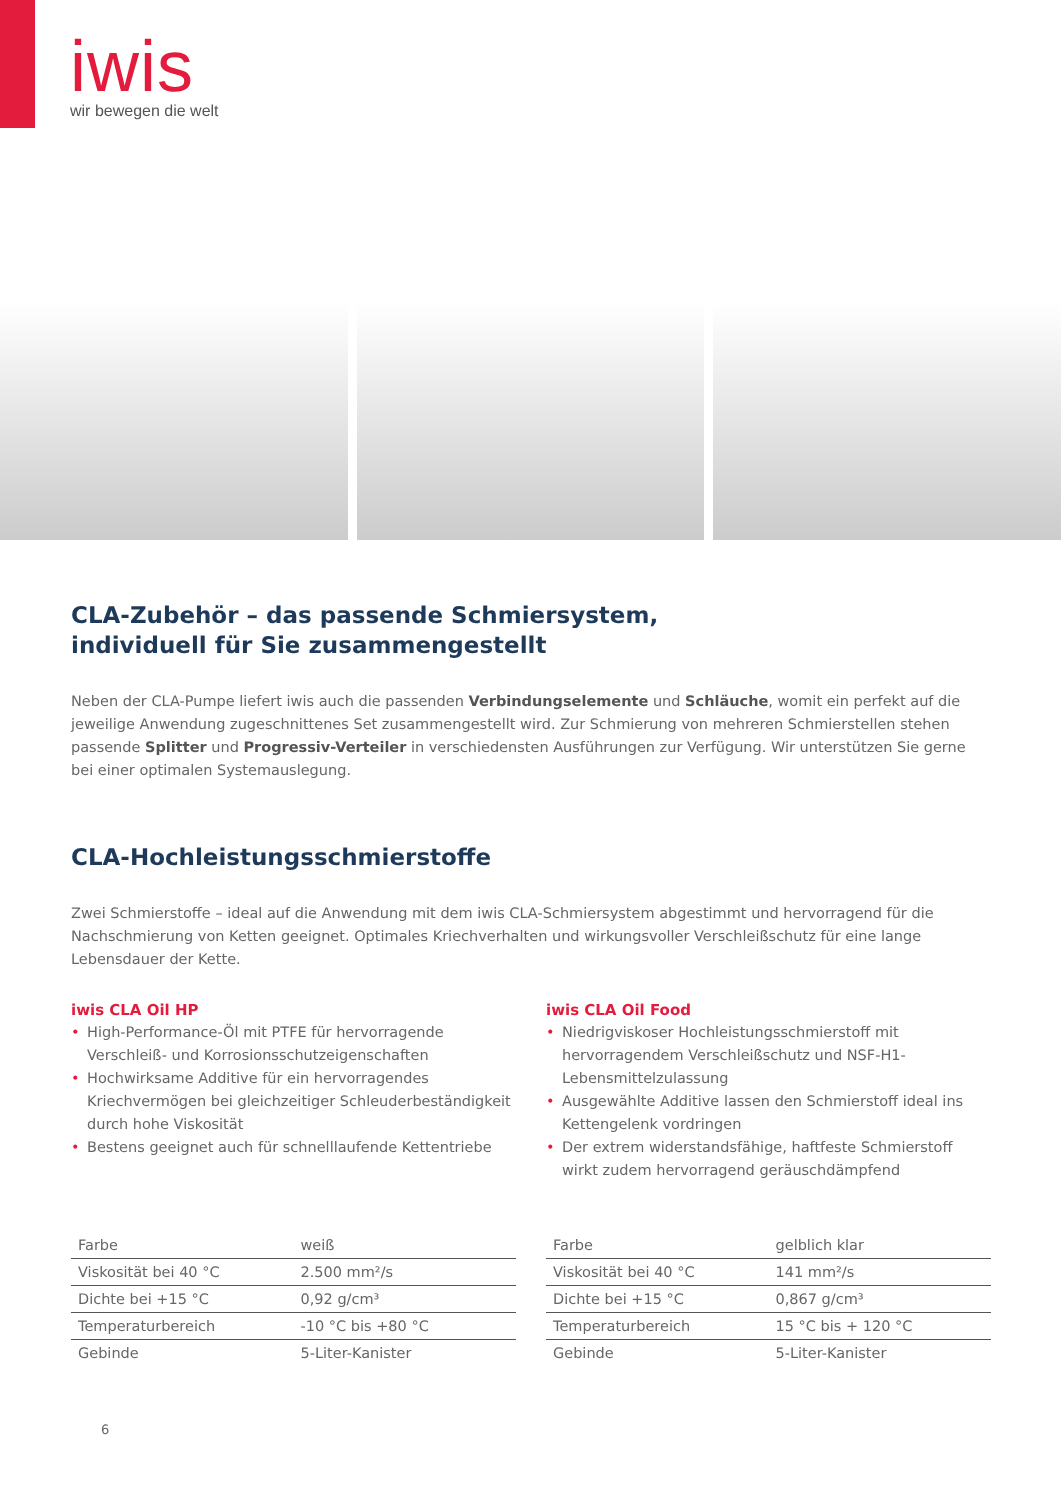iwis
wir bewegen die welt
CLA-Zubehör – das passende Schmiersystem,
individuell für Sie zusammengestellt
Neben der CLA-Pumpe liefert iwis auch die passenden Verbindungselemente und Schläuche, womit ein perfekt auf die jeweilige Anwendung zugeschnittenes Set zusammengestellt wird. Zur Schmierung von mehreren Schmierstellen stehen passende Splitter und Progressiv-Verteiler in verschiedensten Ausführungen zur Verfügung. Wir unterstützen Sie gerne bei einer optimalen Systemauslegung.
CLA-Hochleistungsschmierstoffe
Zwei Schmierstoffe – ideal auf die Anwendung mit dem iwis CLA-Schmiersystem abgestimmt und hervorragend für die Nachschmierung von Ketten geeignet. Optimales Kriechverhalten und wirkungsvoller Verschleißschutz für eine lange Lebensdauer der Kette.
iwis CLA Oil HP
• High-Performance-Öl mit PTFE für hervorragende Verschleiß- und Korrosionsschutzeigenschaften
• Hochwirksame Additive für ein hervorragendes Kriechvermögen bei gleichzeitiger Schleuderbeständigkeit durch hohe Viskosität
• Bestens geeignet auch für schnelllaufende Kettentriebe
| Farbe | weiß |
| Viskosität bei 40 °C | 2.500 mm²/s |
| Dichte bei +15 °C | 0,92 g/cm³ |
| Temperaturbereich | -10 °C bis +80 °C |
| Gebinde | 5-Liter-Kanister |
iwis CLA Oil Food
• Niedrigviskoser Hochleistungsschmierstoff mit hervorragendem Verschleißschutz und NSF-H1-Lebensmittelzulassung
• Ausgewählte Additive lassen den Schmierstoff ideal ins Kettengelenk vordringen
• Der extrem widerstandsfähige, haftfeste Schmierstoff wirkt zudem hervorragend geräuschdämpfend
| Farbe | gelblich klar |
| Viskosität bei 40 °C | 141 mm²/s |
| Dichte bei +15 °C | 0,867 g/cm³ |
| Temperaturbereich | 15 °C bis + 120 °C |
| Gebinde | 5-Liter-Kanister |
6